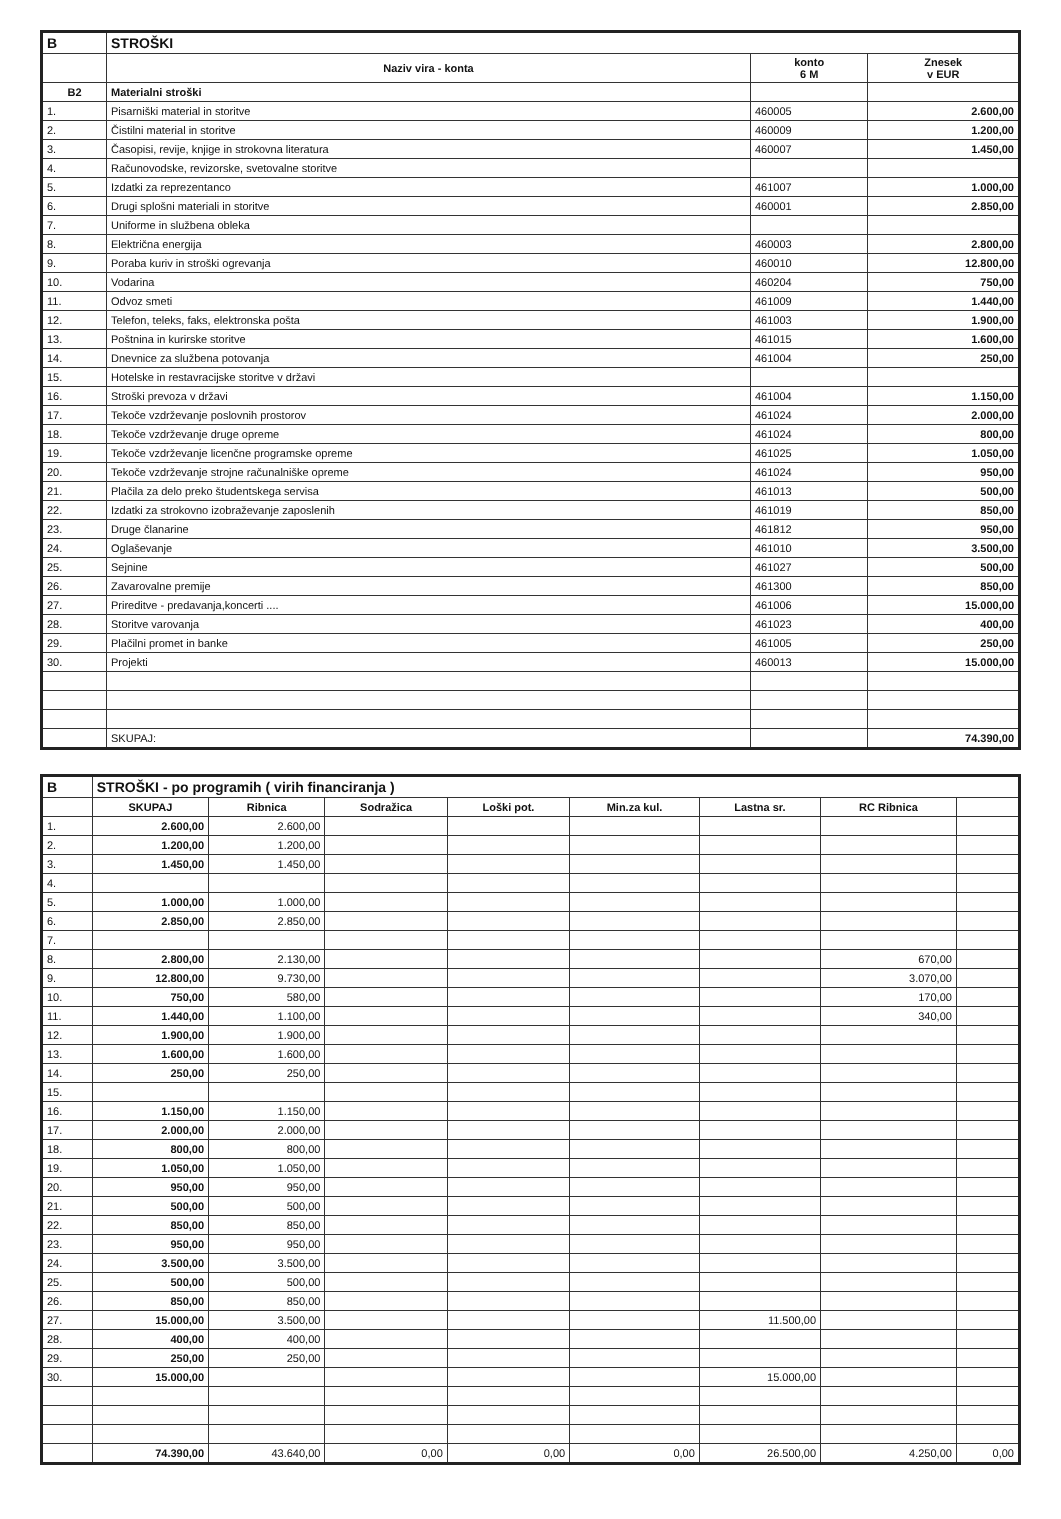| B | STROŠKI | | |
| --- | --- | --- | --- |
| | Naziv vira - konta | konto 6 M | Znesek v EUR |
| B2 | Materialni stroški | | |
| 1. | Pisarniški material in storitve | 460005 | 2.600,00 |
| 2. | Čistilni material in storitve | 460009 | 1.200,00 |
| 3. | Časopisi, revije, knjige in strokovna literatura | 460007 | 1.450,00 |
| 4. | Računovodske, revizorske, svetovalne storitve | | |
| 5. | Izdatki za reprezentanco | 461007 | 1.000,00 |
| 6. | Drugi splošni materiali in storitve | 460001 | 2.850,00 |
| 7. | Uniforme in službena obleka | | |
| 8. | Električna energija | 460003 | 2.800,00 |
| 9. | Poraba kuriv in stroški ogrevanja | 460010 | 12.800,00 |
| 10. | Vodarina | 460204 | 750,00 |
| 11. | Odvoz smeti | 461009 | 1.440,00 |
| 12. | Telefon, teleks, faks, elektronska pošta | 461003 | 1.900,00 |
| 13. | Poštnina in kurirske storitve | 461015 | 1.600,00 |
| 14. | Dnevnice za službena potovanja | 461004 | 250,00 |
| 15. | Hotelske in restavracijske storitve v državi | | |
| 16. | Stroški prevoza v državi | 461004 | 1.150,00 |
| 17. | Tekoče vzdrževanje poslovnih prostorov | 461024 | 2.000,00 |
| 18. | Tekoče vzdrževanje druge opreme | 461024 | 800,00 |
| 19. | Tekoče vzdrževanje licenčne programske opreme | 461025 | 1.050,00 |
| 20. | Tekoče vzdrževanje strojne računalniške opreme | 461024 | 950,00 |
| 21. | Plačila za delo preko študentskega servisa | 461013 | 500,00 |
| 22. | Izdatki za strokovno izobraževanje zaposlenih | 461019 | 850,00 |
| 23. | Druge članarine | 461812 | 950,00 |
| 24. | Oglaševanje | 461010 | 3.500,00 |
| 25. | Sejnine | 461027 | 500,00 |
| 26. | Zavarovalne premije | 461300 | 850,00 |
| 27. | Prireditve - predavanja,koncerti .... | 461006 | 15.000,00 |
| 28. | Storitve varovanja | 461023 | 400,00 |
| 29. | Plačilni promet in banke | 461005 | 250,00 |
| 30. | Projekti | 460013 | 15.000,00 |
| | SKUPAJ: | | 74.390,00 |
| B | STROŠKI - po programih ( virih financiranja ) | | | | | | | |
| --- | --- | --- | --- | --- | --- | --- | --- | --- |
| | SKUPAJ | Ribnica | Sodražica | Loški pot. | Min.za kul. | Lastna sr. | RC Ribnica | |
| 1. | 2.600,00 | 2.600,00 | | | | | | |
| 2. | 1.200,00 | 1.200,00 | | | | | | |
| 3. | 1.450,00 | 1.450,00 | | | | | | |
| 4. | | | | | | | | |
| 5. | 1.000,00 | 1.000,00 | | | | | | |
| 6. | 2.850,00 | 2.850,00 | | | | | | |
| 7. | | | | | | | | |
| 8. | 2.800,00 | 2.130,00 | | | | | 670,00 | |
| 9. | 12.800,00 | 9.730,00 | | | | | 3.070,00 | |
| 10. | 750,00 | 580,00 | | | | | 170,00 | |
| 11. | 1.440,00 | 1.100,00 | | | | | 340,00 | |
| 12. | 1.900,00 | 1.900,00 | | | | | | |
| 13. | 1.600,00 | 1.600,00 | | | | | | |
| 14. | 250,00 | 250,00 | | | | | | |
| 15. | | | | | | | | |
| 16. | 1.150,00 | 1.150,00 | | | | | | |
| 17. | 2.000,00 | 2.000,00 | | | | | | |
| 18. | 800,00 | 800,00 | | | | | | |
| 19. | 1.050,00 | 1.050,00 | | | | | | |
| 20. | 950,00 | 950,00 | | | | | | |
| 21. | 500,00 | 500,00 | | | | | | |
| 22. | 850,00 | 850,00 | | | | | | |
| 23. | 950,00 | 950,00 | | | | | | |
| 24. | 3.500,00 | 3.500,00 | | | | | | |
| 25. | 500,00 | 500,00 | | | | | | |
| 26. | 850,00 | 850,00 | | | | | | |
| 27. | 15.000,00 | 3.500,00 | | | | 11.500,00 | | |
| 28. | 400,00 | 400,00 | | | | | | |
| 29. | 250,00 | 250,00 | | | | | | |
| 30. | 15.000,00 | | | | | 15.000,00 | | |
| | 74.390,00 | 43.640,00 | 0,00 | 0,00 | 0,00 | 26.500,00 | 4.250,00 | 0,00 |